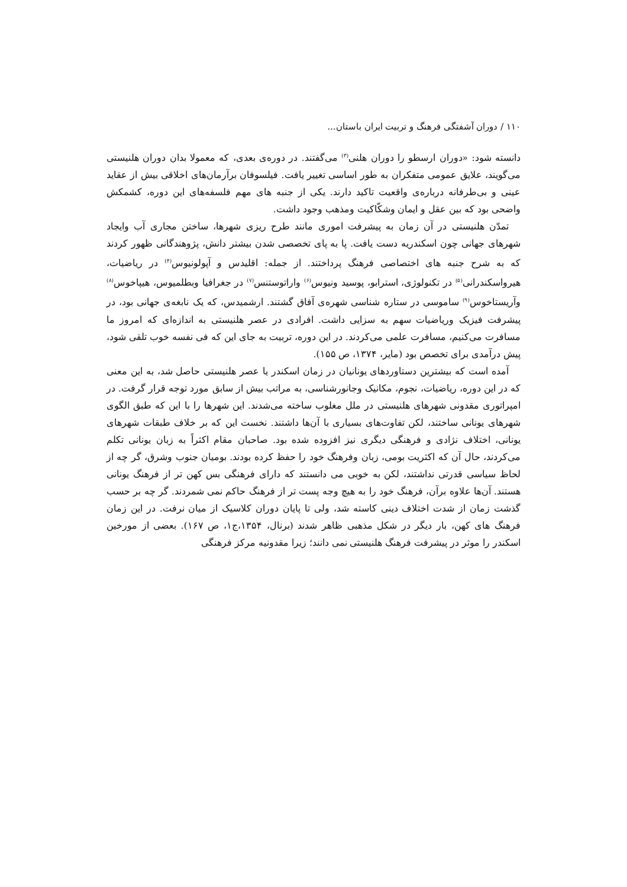۱۱۰ / دوران آشفتگی فرهنگ و تربیت ایران باستان...
دانسته شود: «دوران ارسطو را دوران هلنی<sup>(۳)</sup> می‌گفتند. در دوره‌ی بعدی، که معمولا بدان دوران هلنیستی می‌گویند، علایق عمومی متفکران به طور اساسی تغییر یافت. فیلسوفان برآرمان‌های اخلاقی بیش از عقاید عینی و بی‌طرفانه درباره‌ی واقعیت تاکید دارند. یکی از جنبه های مهم فلسفه‌های این دوره، کشمکش واضحی بود که بین عقل و ایمان وشکّاکیت ومذهب وجود داشت.
تمدّن هلنیستی در آن زمان به پیشرفت اموری مانند طرح ریزی شهرها، ساختن مجاری آب وایجاد شهرهای جهانی چون اسکندریه دست یافت. پا به پای تخصصی شدن بیشتر دانش، پژوهندگانی ظهور کردند که به شرح جنبه های اختصاصی فرهنگ پرداختند. از جمله: اقلیدس و آپولونیوس<sup>(۴)</sup> در ریاضیات، هیرواسکندرانی<sup>(۵)</sup> در تکنولوژی، استرابو، پوسید ونیوس<sup>(۶)</sup> واراتوستنس<sup>(۷)</sup> در جغرافیا وبطلمیوس، هیپاخوس<sup>(۸)</sup> وآریستاخوس<sup>(۹)</sup> ساموسی در ستاره شناسی شهره‌ی آفاق گشتند. ارشمیدس، که یک نابغه‌ی جهانی بود، در پیشرفت فیزیک وریاضیات سهم به سزایی داشت. افرادی در عصر هلنیستی به اندازه‌ای که امروز ما مسافرت می‌کنیم، مسافرت علمی می‌کردند. در این دوره، تربیت به جای این که فی نفسه خوب تلقی شود، پیش درآمدی برای تخصص بود (مایر، ۱۳۷۴، ص ۱۵۵).
آمده است که بیشترین دستاوردهای یونانیان در زمان اسکندر یا عصر هلنیستی حاصل شد، به این معنی که در این دوره، ریاضیات، نجوم، مکانیک وجانورشناسی، به مراتب بیش از سابق مورد توجه قرار گرفت. در امپراتوری مقدونی شهرهای هلنیستی در ملل مغلوب ساخته می‌شدند. این شهرها را با این که طبق الگوی شهرهای یونانی ساختند، لکن تفاوت‌های بسیاری با آن‌ها داشتند. نخست این که بر خلاف طبقات شهرهای یونانی، اختلاف نژادی و فرهنگی دیگری نیز افزوده شده بود. صاحبان مقام اکثراً به زبان یونانی تکلم می‌کردند، حال آن که اکثریت بومی، زبان وفرهنگ خود را حفظ کرده بودند. بومیان جنوب وشرق، گر چه از لحاظ سیاسی قدرتی نداشتند، لکن به خوبی می دانستند که دارای فرهنگی بس کهن تر از فرهنگ یونانی هستند. آن‌ها علاوه برآن، فرهنگ خود را به هیچ وجه پست تر از فرهنگ حاکم نمی شمردند. گر چه بر حسب گذشت زمان از شدت اختلاف دینی کاسته شد، ولی تا پایان دوران کلاسیک از میان نرفت. در این زمان فرهنگ های کهن، بار دیگر در شکل مذهبی ظاهر شدند (برنال، ۱۳۵۴،ج۱، ص ۱۶۷). بعضی از مورخین اسکندر را موثر در پیشرفت فرهنگ هلنیستی نمی دانند؛ زیرا مقدونیه مرکز فرهنگی